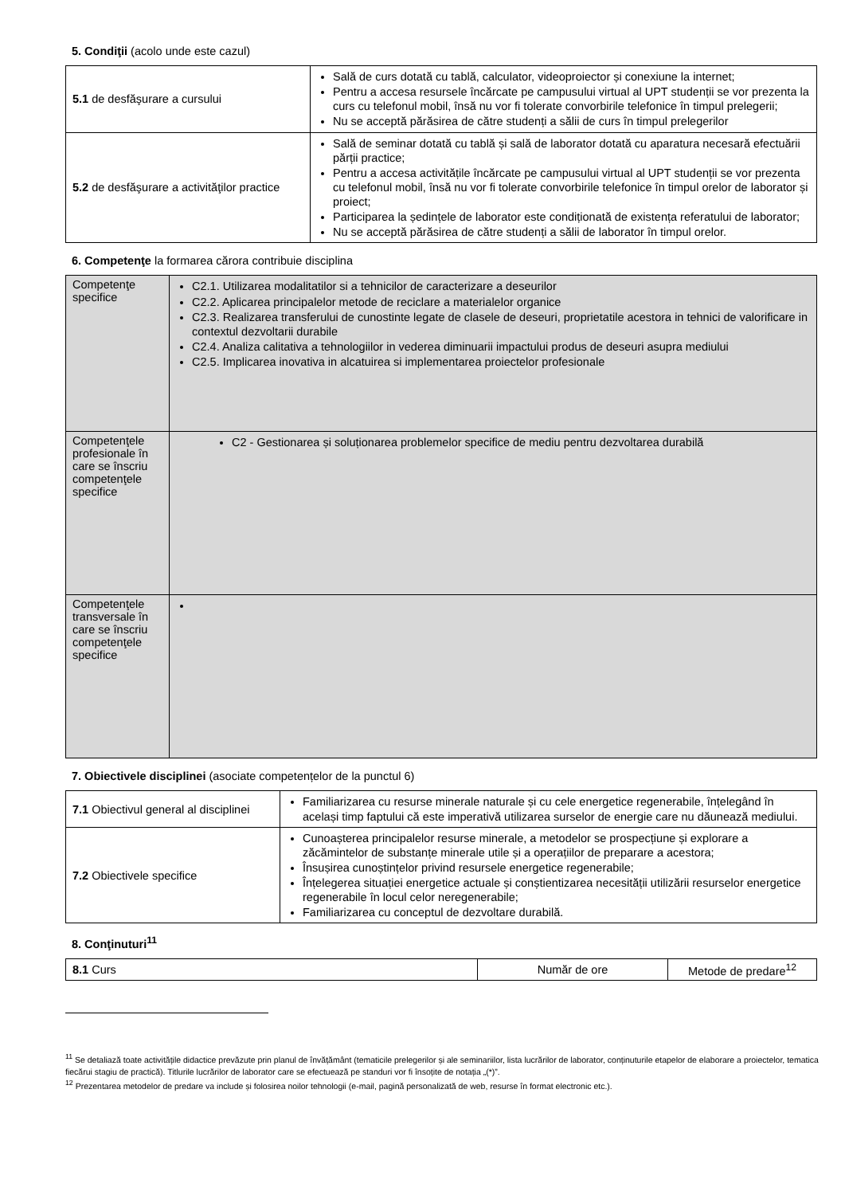5. Condiţii (acolo unde este cazul)
| 5.1 de desfăşurare a cursului | Sală de curs dotată cu tablă, calculator, videoproiector și conexiune la internet; Pentru a accesa resursele încărcate pe campusului virtual al UPT studenții se vor prezenta la curs cu telefonul mobil, însă nu vor fi tolerate convorbirile telefonice în timpul prelegerii; Nu se acceptă părăsirea de către studenți a sălii de curs în timpul prelegerilor |
| 5.2 de desfăşurare a activităţilor practice | Sală de seminar dotată cu tablă și sală de laborator dotată cu aparatura necesară efectuării părții practice; Pentru a accesa activitățile încărcate pe campusului virtual al UPT studenții se vor prezenta cu telefonul mobil, însă nu vor fi tolerate convorbirile telefonice în timpul orelor de laborator și proiect; Participarea la ședințele de laborator este condiționată de existența referatului de laborator; Nu se acceptă părăsirea de către studenți a sălii de laborator în timpul orelor. |
6. Competenţe la formarea cărora contribuie disciplina
| Competenţe specifice | C2.1. Utilizarea modalitatilor si a tehnicilor de caracterizare a deseurilor C2.2. Aplicarea principalelor metode de reciclare a materialelor organice C2.3. Realizarea transferului de cunostinte legate de clasele de deseuri, proprietatile acestora in tehnici de valorificare in contextul dezvoltarii durabile C2.4. Analiza calitativa a tehnologiilor in vederea diminuarii impactului produs de deseuri asupra mediului C2.5. Implicarea inovativa in alcatuirea si implementarea proiectelor profesionale |
| Competenţele profesionale în care se înscriu competenţele specifice | C2 - Gestionarea și soluționarea problemelor specifice de mediu pentru dezvoltarea durabilă |
| Competenţele transversale în care se înscriu competenţele specifice | |
7. Obiectivele disciplinei (asociate competențelor de la punctul 6)
| 7.1 Obiectivul general al disciplinei | Familiarizarea cu resurse minerale naturale și cu cele energetice regenerabile, înțelegând în același timp faptului că este imperativă utilizarea surselor de energie care nu dăunează mediului. |
| 7.2 Obiectivele specifice | Cunoașterea principalelor resurse minerale, a metodelor se prospecțiune și explorare a zăcămintelor de substanțe minerale utile și a operațiilor de preparare a acestora; Însușirea cunoștințelor privind resursele energetice regenerabile; Înțelegerea situației energetice actuale și conștientizarea necesității utilizării resurselor energetice regenerabile în locul celor neregenerabile; Familiarizarea cu conceptul de dezvoltare durabilă. |
8. Conţinuturi<sup>11</sup>
| 8.1 Curs | Număr de ore | Metode de predare<sup>12</sup> |
<sup>11</sup> Se detaliază toate activitățile didactice prevăzute prin planul de învățământ (tematicile prelegerilor și ale seminariilor, lista lucrărilor de laborator, conținuturile etapelor de elaborare a proiectelor, tematica fiecărui stagiu de practică). Titlurile lucrărilor de laborator care se efectuează pe standuri vor fi însoțite de notația „(*)”.
<sup>12</sup> Prezentarea metodelor de predare va include și folosirea noilor tehnologii (e-mail, pagină personalizată de web, resurse în format electronic etc.).